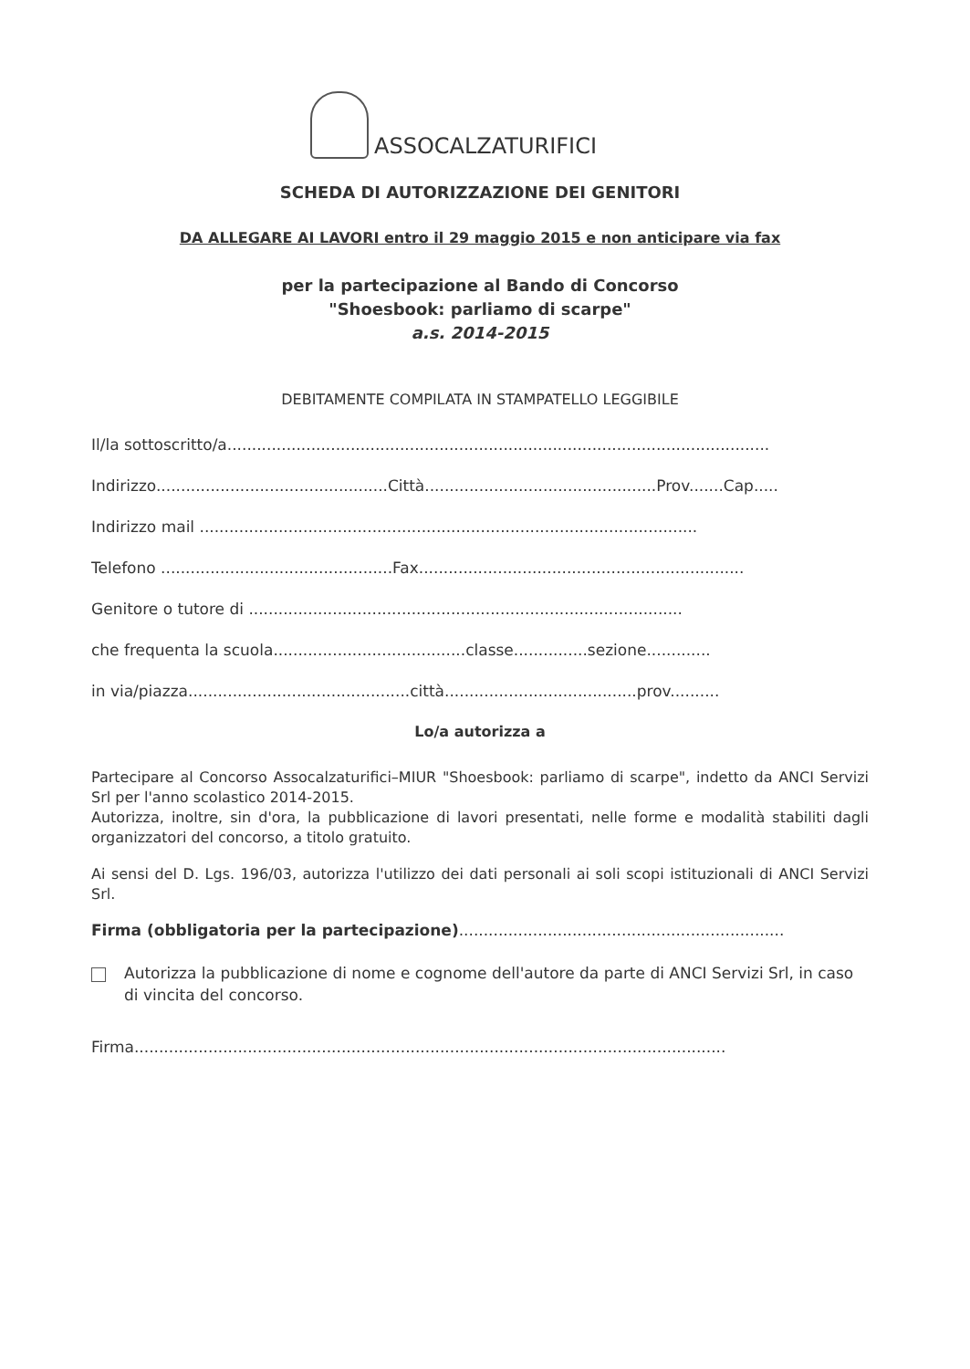ASSOCALZATURIFICI
SCHEDA DI AUTORIZZAZIONE DEI GENITORI
DA ALLEGARE AI LAVORI entro il 29 maggio 2015 e non anticipare via fax
per la partecipazione al Bando di Concorso
"Shoesbook: parliamo di scarpe"
a.s. 2014-2015
DEBITAMENTE COMPILATA IN STAMPATELLO LEGGIBILE
Il/la sottoscritto/a..............................................................................................................
Indirizzo...............................................Città...............................................Prov.......Cap.....
Indirizzo mail .....................................................................................................
Telefono ...............................................Fax..................................................................
Genitore o tutore di ........................................................................................
che frequenta la scuola.......................................classe...............sezione.............
in via/piazza.............................................città.......................................prov..........
Lo/a autorizza a
Partecipare al Concorso Assocalzaturifici–MIUR "Shoesbook: parliamo di scarpe", indetto da ANCI Servizi Srl per l'anno scolastico 2014-2015.
Autorizza, inoltre, sin d'ora, la pubblicazione di lavori presentati, nelle forme e modalità stabiliti dagli organizzatori del concorso, a titolo gratuito.
Ai sensi del D. Lgs. 196/03, autorizza l'utilizzo dei dati personali ai soli scopi istituzionali di ANCI Servizi Srl.
Firma (obbligatoria per la partecipazione)..................................................................
Autorizza la pubblicazione di nome e cognome dell'autore da parte di ANCI Servizi Srl, in caso di vincita del concorso.
Firma........................................................................................................................